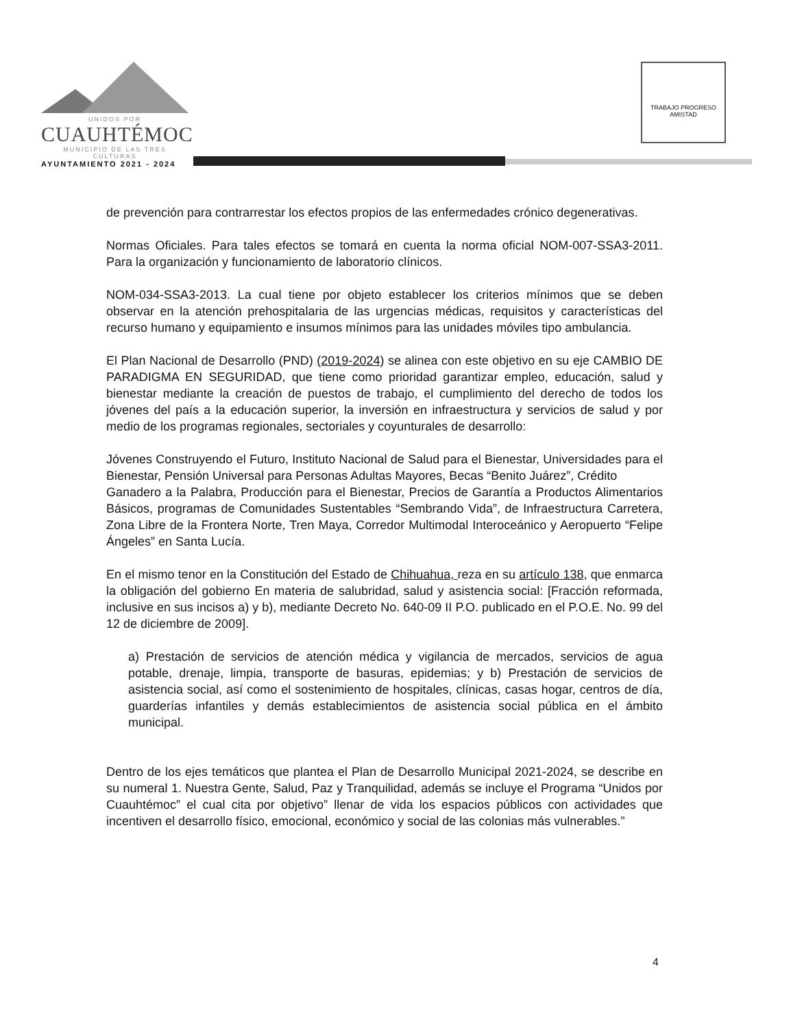UNIDOS POR
CUAUHTÉMOC
MUNICIPIO DE LAS TRES CULTURAS
AYUNTAMIENTO 2021 - 2024
TRABAJO PROGRESO AMISTAD
de prevención para contrarrestar los efectos propios de las enfermedades crónico degenerativas.
Normas Oficiales. Para tales efectos se tomará en cuenta la norma oficial NOM-007-SSA3-2011. Para la organización y funcionamiento de laboratorio clínicos.
NOM-034-SSA3-2013. La cual tiene por objeto establecer los criterios mínimos que se deben observar en la atención prehospitalaria de las urgencias médicas, requisitos y características del recurso humano y equipamiento e insumos mínimos para las unidades móviles tipo ambulancia.
El Plan Nacional de Desarrollo (PND) (2019-2024) se alinea con este objetivo en su eje CAMBIO DE PARADIGMA EN SEGURIDAD, que tiene como prioridad garantizar empleo, educación, salud y bienestar mediante la creación de puestos de trabajo, el cumplimiento del derecho de todos los jóvenes del país a la educación superior, la inversión en infraestructura y servicios de salud y por medio de los programas regionales, sectoriales y coyunturales de desarrollo:
Jóvenes Construyendo el Futuro, Instituto Nacional de Salud para el Bienestar, Universidades para el Bienestar, Pensión Universal para Personas Adultas Mayores, Becas “Benito Juárez”, Crédito
Ganadero a la Palabra, Producción para el Bienestar, Precios de Garantía a Productos Alimentarios Básicos, programas de Comunidades Sustentables “Sembrando Vida”, de Infraestructura Carretera, Zona Libre de la Frontera Norte, Tren Maya, Corredor Multimodal Interoceánico y Aeropuerto “Felipe Ángeles” en Santa Lucía.
En el mismo tenor en la Constitución del Estado de Chihuahua, reza en su artículo 138, que enmarca la obligación del gobierno En materia de salubridad, salud y asistencia social: [Fracción reformada, inclusive en sus incisos a) y b), mediante Decreto No. 640-09 II P.O. publicado en el P.O.E. No. 99 del 12 de diciembre de 2009].
a) Prestación de servicios de atención médica y vigilancia de mercados, servicios de agua potable, drenaje, limpia, transporte de basuras, epidemias; y b) Prestación de servicios de asistencia social, así como el sostenimiento de hospitales, clínicas, casas hogar, centros de día, guarderías infantiles y demás establecimientos de asistencia social pública en el ámbito municipal.
Dentro de los ejes temáticos que plantea el Plan de Desarrollo Municipal 2021-2024, se describe en su numeral 1. Nuestra Gente, Salud, Paz y Tranquilidad, además se incluye el Programa “Unidos por Cuauhtémoc” el cual cita por objetivo” llenar de vida los espacios públicos con actividades que incentiven el desarrollo físico, emocional, económico y social de las colonias más vulnerables.”
4